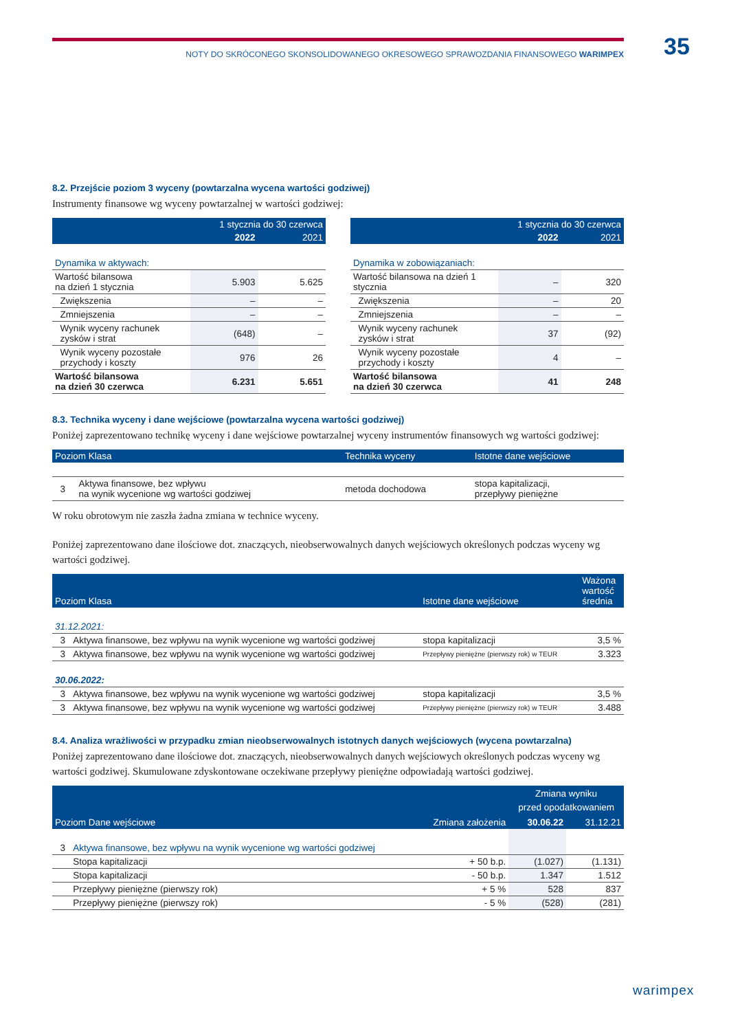35
NOTY DO SKRÓCONEGO SKONSOLIDOWANEGO OKRESOWEGO SPRAWOZDANIA FINANSOWEGO WARIMPEX
8.2. Przejście poziom 3 wyceny (powtarzalna wycena wartości godziwej)
Instrumenty finansowe wg wyceny powtarzalnej w wartości godziwej:
| | 1 stycznia do 30 czerwca | |
| --- | --- | --- |
| | 2022 | 2021 |
| Dynamika w aktywach: | | |
| Wartość bilansowa na dzień 1 stycznia | 5.903 | 5.625 |
| Zwiększenia | – | – |
| Zmniejszenia | – | – |
| Wynik wyceny rachunek zysków i strat | (648) | – |
| Wynik wyceny pozostałe przychody i koszty | 976 | 26 |
| Wartość bilansowa na dzień 30 czerwca | 6.231 | 5.651 |
| | 1 stycznia do 30 czerwca | |
| --- | --- | --- |
| | 2022 | 2021 |
| Dynamika w zobowiązaniach: | | |
| Wartość bilansowa na dzień 1 stycznia | – | 320 |
| Zwiększenia | – | 20 |
| Zmniejszenia | – | – |
| Wynik wyceny rachunek zysków i strat | 37 | (92) |
| Wynik wyceny pozostałe przychody i koszty | 4 | – |
| Wartość bilansowa na dzień 30 czerwca | 41 | 248 |
8.3. Technika wyceny i dane wejściowe (powtarzalna wycena wartości godziwej)
Poniżej zaprezentowano technikę wyceny i dane wejściowe powtarzalnej wyceny instrumentów finansowych wg wartości godziwej:
| Poziom Klasa | | Technika wyceny | Istotne dane wejściowe |
| --- | --- | --- | --- |
| 3 | Aktywa finansowe, bez wpływu na wynik wycenione wg wartości godziwej | metoda dochodowa | stopa kapitalizacji, przepływy pieniężne |
W roku obrotowym nie zaszła żadna zmiana w technice wyceny.
Poniżej zaprezentowano dane ilościowe dot. znaczących, nieobserwowalnych danych wejściowych określonych podczas wyceny wg wartości godziwej.
| Poziom Klasa | | Istotne dane wejściowe | Ważona wartość średnia |
| --- | --- | --- | --- |
| 31.12.2021: | | | |
| 3 | Aktywa finansowe, bez wpływu na wynik wycenione wg wartości godziwej | stopa kapitalizacji | 3,5 % |
| 3 | Aktywa finansowe, bez wpływu na wynik wycenione wg wartości godziwej | Przepływy pieniężne (pierwszy rok) w TEUR | 3.323 |
| 30.06.2022: | | | |
| 3 | Aktywa finansowe, bez wpływu na wynik wycenione wg wartości godziwej | stopa kapitalizacji | 3,5 % |
| 3 | Aktywa finansowe, bez wpływu na wynik wycenione wg wartości godziwej | Przepływy pieniężne (pierwszy rok) w TEUR | 3.488 |
8.4. Analiza wrażliwości w przypadku zmian nieobserwowalnych istotnych danych wejściowych (wycena powtarzalna)
Poniżej zaprezentowano dane ilościowe dot. znaczących, nieobserwowalnych danych wejściowych określonych podczas wyceny wg wartości godziwej. Skumulowane zdyskontowane oczekiwane przepływy pieniężne odpowiadają wartości godziwej.
| Poziom Dane wejściowe | | Zmiana założenia | Zmiana wyniku przed opodatkowaniem | |
| --- | --- | --- | --- | --- |
| | | | 30.06.22 | 31.12.21 |
| 3 | Aktywa finansowe, bez wpływu na wynik wycenione wg wartości godziwej | | | |
| | Stopa kapitalizacji | + 50 b.p. | (1.027) | (1.131) |
| | Stopa kapitalizacji | - 50 b.p. | 1.347 | 1.512 |
| | Przepływy pieniężne (pierwszy rok) | + 5 % | 528 | 837 |
| | Przepływy pieniężne (pierwszy rok) | - 5 % | (528) | (281) |
warimpex